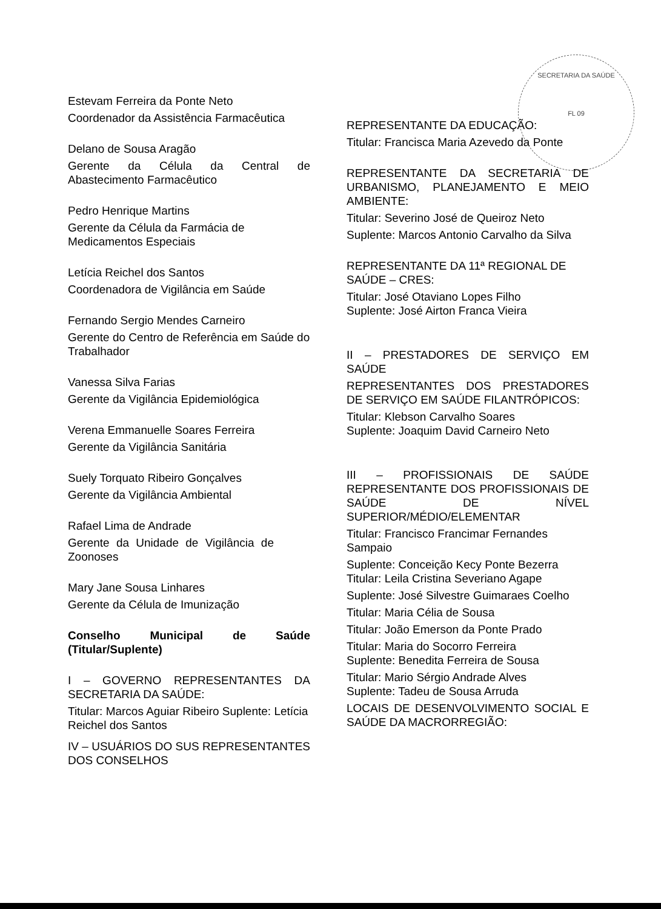SECRETARIA DA SAÚDE
FL 09
Estevam Ferreira da Ponte Neto
Coordenador da Assistência Farmacêutica
Delano de Sousa Aragão
Gerente da Célula da Central de Abastecimento Farmacêutico
Pedro Henrique Martins
Gerente da Célula da Farmácia de Medicamentos Especiais
Letícia Reichel dos Santos
Coordenadora de Vigilância em Saúde
Fernando Sergio Mendes Carneiro
Gerente do Centro de Referência em Saúde do Trabalhador
Vanessa Silva Farias
Gerente da Vigilância Epidemiológica
Verena Emmanuelle Soares Ferreira
Gerente da Vigilância Sanitária
Suely Torquato Ribeiro Gonçalves
Gerente da Vigilância Ambiental
Rafael Lima de Andrade
Gerente da Unidade de Vigilância de Zoonoses
Mary Jane Sousa Linhares
Gerente da Célula de Imunização
Conselho Municipal de Saúde (Titular/Suplente)
I – GOVERNO REPRESENTANTES DA SECRETARIA DA SAÚDE:
Titular: Marcos Aguiar Ribeiro Suplente: Letícia Reichel dos Santos
IV – USUÁRIOS DO SUS REPRESENTANTES DOS CONSELHOS
REPRESENTANTE DA EDUCAÇÃO:
Titular: Francisca Maria Azevedo da Ponte
REPRESENTANTE DA SECRETARIA DE URBANISMO, PLANEJAMENTO E MEIO AMBIENTE:
Titular: Severino José de Queiroz Neto
Suplente: Marcos Antonio Carvalho da Silva
REPRESENTANTE DA 11ª REGIONAL DE SAÚDE – CRES:
Titular: José Otaviano Lopes Filho
Suplente: José Airton Franca Vieira
II – PRESTADORES DE SERVIÇO EM SAÚDE
REPRESENTANTES DOS PRESTADORES DE SERVIÇO EM SAÚDE FILANTRÓPICOS:
Titular: Klebson Carvalho Soares
Suplente: Joaquim David Carneiro Neto
III – PROFISSIONAIS DE SAÚDE REPRESENTANTE DOS PROFISSIONAIS DE SAÚDE DE NÍVEL SUPERIOR/MÉDIO/ELEMENTAR
Titular: Francisco Francimar Fernandes Sampaio
Suplente: Conceição Kecy Ponte Bezerra
Titular: Leila Cristina Severiano Agape
Suplente: José Silvestre Guimaraes Coelho
Titular: Maria Célia de Sousa
Titular: João Emerson da Ponte Prado
Titular: Maria do Socorro Ferreira
Suplente: Benedita Ferreira de Sousa
Titular: Mario Sérgio Andrade Alves
Suplente: Tadeu de Sousa Arruda
LOCAIS DE DESENVOLVIMENTO SOCIAL E SAÚDE DA MACRORREGIÃO: